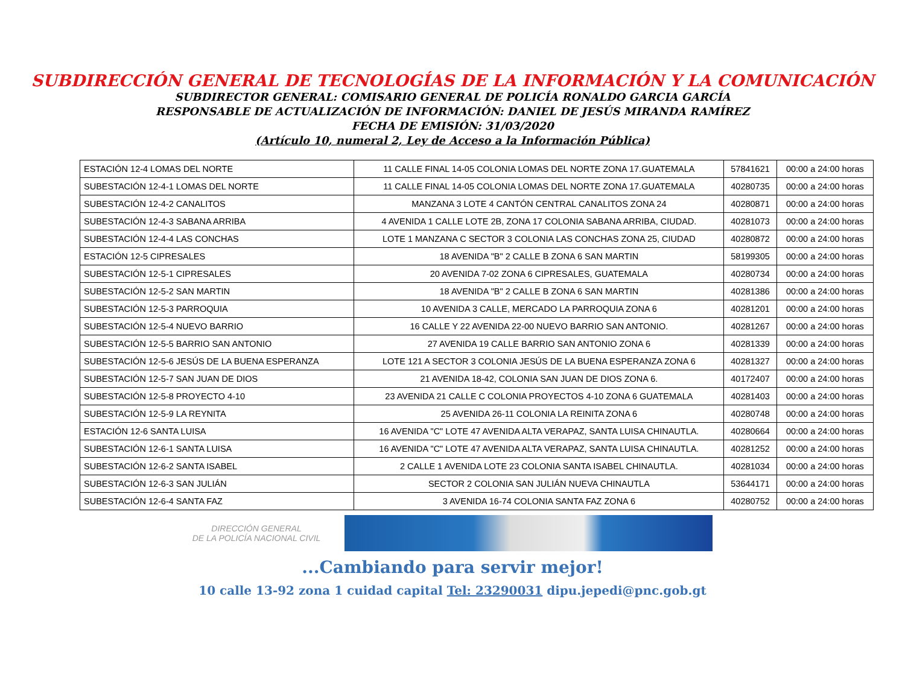SUBDIRECCIÓN GENERAL DE TECNOLOGÍAS DE LA INFORMACIÓN Y LA COMUNICACIÓN
SUBDIRECTOR GENERAL: COMISARIO GENERAL DE POLICÍA RONALDO GARCIA GARCÍA
RESPONSABLE DE ACTUALIZACIÓN DE INFORMACIÓN: DANIEL DE JESÚS MIRANDA RAMÍREZ
FECHA DE EMISIÓN: 31/03/2020
(Artículo 10, numeral 2, Ley de Acceso a la Información Pública)
| ESTACIÓN 12-4 LOMAS DEL NORTE | 11 CALLE FINAL 14-05 COLONIA LOMAS DEL NORTE ZONA 17.GUATEMALA | 57841621 | 00:00 a 24:00 horas |
| SUBESTACIÓN 12-4-1 LOMAS DEL NORTE | 11 CALLE FINAL 14-05 COLONIA LOMAS DEL NORTE ZONA 17.GUATEMALA | 40280735 | 00:00 a 24:00 horas |
| SUBESTACIÓN 12-4-2 CANALITOS | MANZANA 3 LOTE 4 CANTÓN CENTRAL CANALITOS ZONA 24 | 40280871 | 00:00 a 24:00 horas |
| SUBESTACIÓN 12-4-3 SABANA ARRIBA | 4 AVENIDA 1 CALLE LOTE 2B, ZONA 17 COLONIA SABANA ARRIBA, CIUDAD. | 40281073 | 00:00 a 24:00 horas |
| SUBESTACIÓN 12-4-4 LAS CONCHAS | LOTE 1 MANZANA C SECTOR 3 COLONIA LAS CONCHAS ZONA 25, CIUDAD | 40280872 | 00:00 a 24:00 horas |
| ESTACIÓN 12-5 CIPRESALES | 18 AVENIDA "B" 2 CALLE B ZONA 6 SAN MARTIN | 58199305 | 00:00 a 24:00 horas |
| SUBESTACIÓN 12-5-1 CIPRESALES | 20 AVENIDA 7-02 ZONA 6 CIPRESALES, GUATEMALA | 40280734 | 00:00 a 24:00 horas |
| SUBESTACIÓN 12-5-2 SAN MARTIN | 18 AVENIDA "B" 2 CALLE B ZONA 6 SAN MARTIN | 40281386 | 00:00 a 24:00 horas |
| SUBESTACIÓN 12-5-3 PARROQUIA | 10 AVENIDA 3 CALLE, MERCADO LA PARROQUIA ZONA 6 | 40281201 | 00:00 a 24:00 horas |
| SUBESTACIÓN 12-5-4 NUEVO BARRIO | 16 CALLE Y 22 AVENIDA 22-00 NUEVO BARRIO SAN ANTONIO. | 40281267 | 00:00 a 24:00 horas |
| SUBESTACIÓN 12-5-5 BARRIO SAN ANTONIO | 27 AVENIDA 19 CALLE BARRIO SAN ANTONIO ZONA 6 | 40281339 | 00:00 a 24:00 horas |
| SUBESTACIÓN 12-5-6 JESÚS DE LA BUENA ESPERANZA | LOTE 121 A SECTOR 3 COLONIA JESÚS DE LA BUENA ESPERANZA ZONA 6 | 40281327 | 00:00 a 24:00 horas |
| SUBESTACIÓN 12-5-7 SAN JUAN DE DIOS | 21 AVENIDA 18-42, COLONIA SAN JUAN DE DIOS ZONA 6. | 40172407 | 00:00 a 24:00 horas |
| SUBESTACIÓN 12-5-8 PROYECTO 4-10 | 23 AVENIDA 21 CALLE C COLONIA PROYECTOS 4-10 ZONA 6 GUATEMALA | 40281403 | 00:00 a 24:00 horas |
| SUBESTACIÓN 12-5-9 LA REYNITA | 25 AVENIDA 26-11 COLONIA LA REINITA ZONA 6 | 40280748 | 00:00 a 24:00 horas |
| ESTACIÓN 12-6 SANTA LUISA | 16 AVENIDA "C" LOTE 47 AVENIDA ALTA VERAPAZ, SANTA LUISA CHINAUTLA. | 40280664 | 00:00 a 24:00 horas |
| SUBESTACIÓN 12-6-1 SANTA LUISA | 16 AVENIDA "C" LOTE 47 AVENIDA ALTA VERAPAZ, SANTA LUISA CHINAUTLA. | 40281252 | 00:00 a 24:00 horas |
| SUBESTACIÓN 12-6-2 SANTA ISABEL | 2 CALLE 1 AVENIDA LOTE 23 COLONIA SANTA ISABEL CHINAUTLA. | 40281034 | 00:00 a 24:00 horas |
| SUBESTACIÓN 12-6-3 SAN JULIÁN | SECTOR 2 COLONIA SAN JULIÁN NUEVA CHINAUTLA | 53644171 | 00:00 a 24:00 horas |
| SUBESTACIÓN 12-6-4 SANTA FAZ | 3 AVENIDA 16-74 COLONIA SANTA FAZ ZONA 6 | 40280752 | 00:00 a 24:00 horas |
DIRECCIÓN GENERAL
DE LA POLICÍA NACIONAL CIVIL
...Cambiando para servir mejor!
10 calle 13-92 zona 1 cuidad capital Tel: 23290031 dipu.jepedi@pnc.gob.gt